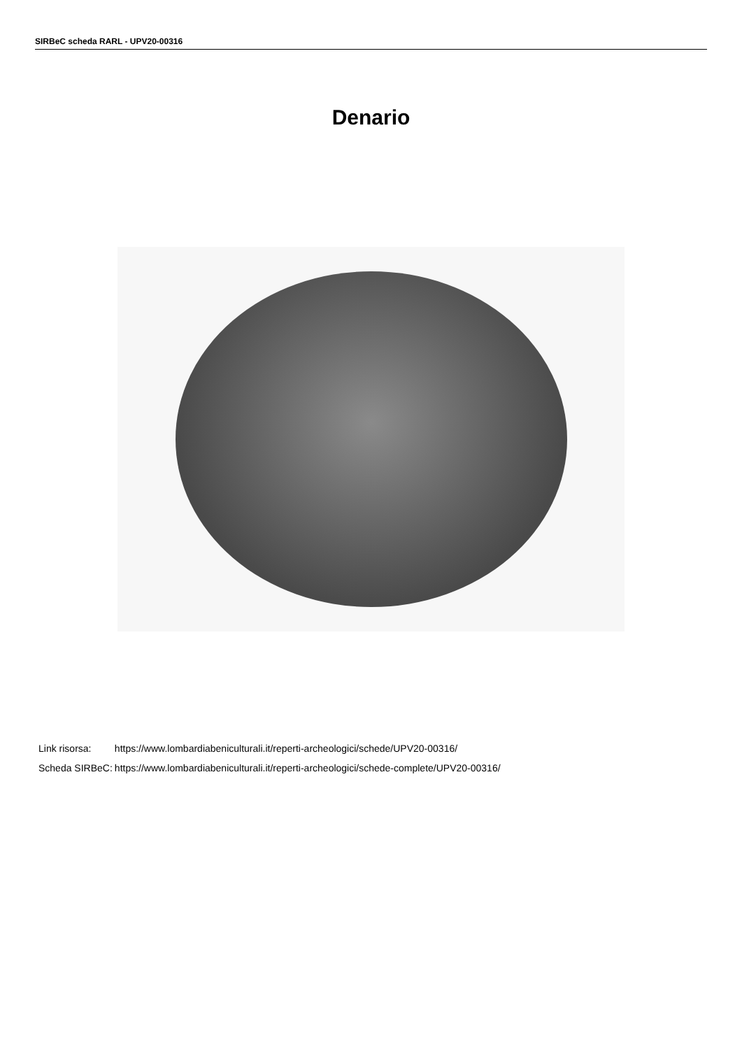SIRBeC scheda RARL - UPV20-00316
Denario
| Link risorsa: | https://www.lombardiabeniculturali.it/reperti-archeologici/schede/UPV20-00316/ |
| Scheda SIRBeC: | https://www.lombardiabeniculturali.it/reperti-archeologici/schede-complete/UPV20-00316/ |